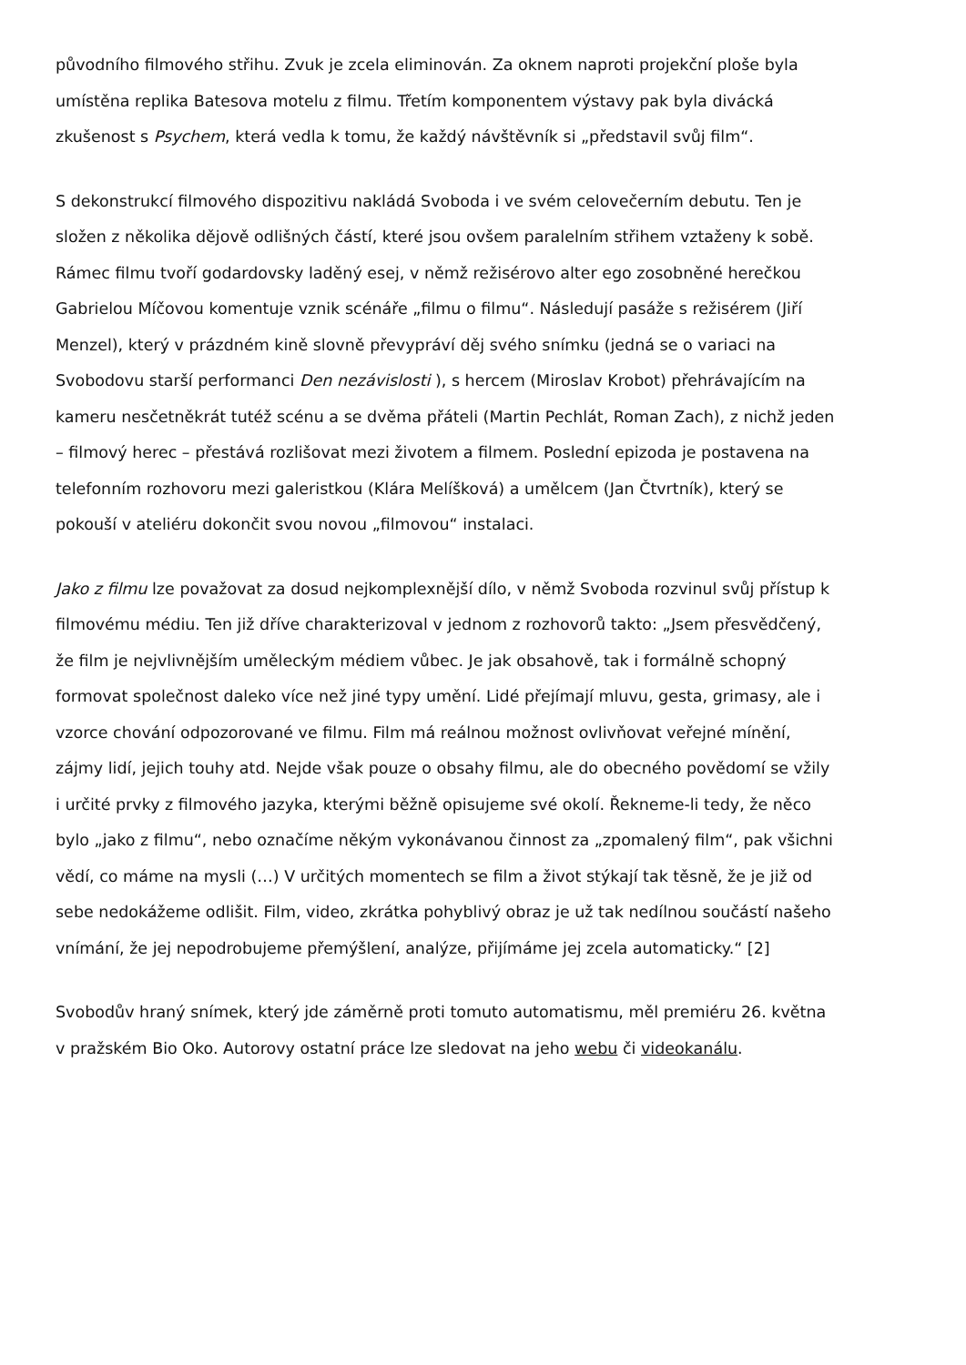původního filmového střihu. Zvuk je zcela eliminován. Za oknem naproti projekční ploše byla umístěna replika Batesova motelu z filmu. Třetím komponentem výstavy pak byla divácká zkušenost s Psychem, která vedla k tomu, že každý návštěvník si „představil svůj film“.
S dekonstrukcí filmového dispozitivu nakládá Svoboda i ve svém celovečerním debutu. Ten je složen z několika dějově odlišných částí, které jsou ovšem paralelním střihem vztaženy k sobě. Rámec filmu tvoří godardovsky laděný esej, v němž režisérovo alter ego zosobněné herečkou Gabrielou Míčovou komentuje vznik scénáře „filmu o filmu“. Následují pasáže s režisérem (Jiří Menzel), který v prázdném kině slovně převypráví děj svého snímku (jedná se o variaci na Svobodovu starší performanci Den nezávislosti ), s hercem (Miroslav Krobot) přehrávajícím na kameru nesčetněkrát tutéž scénu a se dvěma přáteli (Martin Pechlát, Roman Zach), z nichž jeden – filmový herec – přestává rozlišovat mezi životem a filmem. Poslední epizoda je postavena na telefonním rozhovoru mezi galeristkou (Klára Melíšková) a umělcem (Jan Čtvrtník), který se pokouší v ateliéru dokončit svou novou „filmovou“ instalaci.
Jako z filmu lze považovat za dosud nejkomplexnější dílo, v němž Svoboda rozvinul svůj přístup k filmovému médiu. Ten již dříve charakterizoval v jednom z rozhovorů takto: „Jsem přesvědčený, že film je nejvlivnějším uměleckým médiem vůbec. Je jak obsahově, tak i formálně schopný formovat společnost daleko více než jiné typy umění. Lidé přejímají mluvu, gesta, grimasy, ale i vzorce chování odpozorované ve filmu. Film má reálnou možnost ovlivňovat veřejné mínění, zájmy lidí, jejich touhy atd. Nejde však pouze o obsahy filmu, ale do obecného povědomí se vžily i určité prvky z filmového jazyka, kterými běžně opisujeme své okolí. Řekneme-li tedy, že něco bylo „jako z filmu“, nebo označíme někým vykonávanou činnost za „zpomalený film“, pak všichni vědí, co máme na mysli (…) V určitých momentech se film a život stýkají tak těsně, že je již od sebe nedokážeme odlišit. Film, video, zkrátka pohyblivý obraz je už tak nedílnou součástí našeho vnímání, že jej nepodrobujeme přemýšlení, analýze, přijímáme jej zcela automaticky.“ [2]
Svobodův hraný snímek, který jde záměrně proti tomuto automatismu, měl premiéru 26. května v pražském Bio Oko. Autorovy ostatní práce lze sledovat na jeho webu či videokanálu.